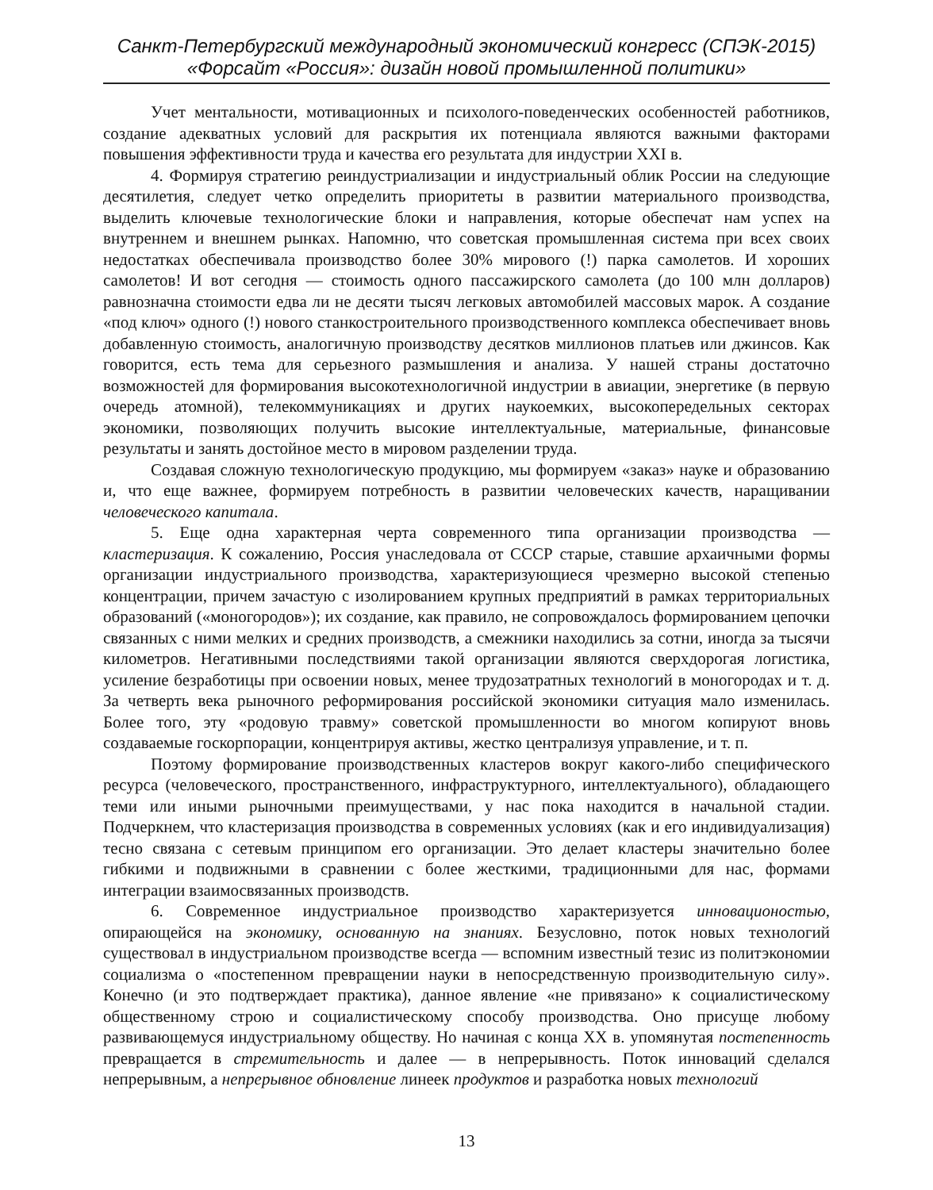Санкт-Петербургский международный экономический конгресс (СПЭК-2015)
«Форсайт «Россия»: дизайн новой промышленной политики»
Учет ментальности, мотивационных и психолого-поведенческих особенностей работников, создание адекватных условий для раскрытия их потенциала являются важными факторами повышения эффективности труда и качества его результата для индустрии XXI в.
4. Формируя стратегию реиндустриализации и индустриальный облик России на следующие десятилетия, следует четко определить приоритеты в развитии материального производства, выделить ключевые технологические блоки и направления, которые обеспечат нам успех на внутреннем и внешнем рынках. Напомню, что советская промышленная система при всех своих недостатках обеспечивала производство более 30% мирового (!) парка самолетов. И хороших самолетов! И вот сегодня — стоимость одного пассажирского самолета (до 100 млн долларов) равнозначна стоимости едва ли не десяти тысяч легковых автомобилей массовых марок. А создание «под ключ» одного (!) нового станкостроительного производственного комплекса обеспечивает вновь добавленную стоимость, аналогичную производству десятков миллионов платьев или джинсов. Как говорится, есть тема для серьезного размышления и анализа. У нашей страны достаточно возможностей для формирования высокотехнологичной индустрии в авиации, энергетике (в первую очередь атомной), телекоммуникациях и других наукоемких, высокопередельных секторах экономики, позволяющих получить высокие интеллектуальные, материальные, финансовые результаты и занять достойное место в мировом разделении труда.
Создавая сложную технологическую продукцию, мы формируем «заказ» науке и образованию и, что еще важнее, формируем потребность в развитии человеческих качеств, наращивании человеческого капитала.
5. Еще одна характерная черта современного типа организации производства — кластеризация. К сожалению, Россия унаследовала от СССР старые, ставшие архаичными формы организации индустриального производства, характеризующиеся чрезмерно высокой степенью концентрации, причем зачастую с изолированием крупных предприятий в рамках территориальных образований («моногородов»); их создание, как правило, не сопровождалось формированием цепочки связанных с ними мелких и средних производств, а смежники находились за сотни, иногда за тысячи километров. Негативными последствиями такой организации являются сверхдорогая логистика, усиление безработицы при освоении новых, менее трудозатратных технологий в моногородах и т. д. За четверть века рыночного реформирования российской экономики ситуация мало изменилась. Более того, эту «родовую травму» советской промышленности во многом копируют вновь создаваемые госкорпорации, концентрируя активы, жестко централизуя управление, и т. п.
Поэтому формирование производственных кластеров вокруг какого-либо специфического ресурса (человеческого, пространственного, инфраструктурного, интеллектуального), обладающего теми или иными рыночными преимуществами, у нас пока находится в начальной стадии. Подчеркнем, что кластеризация производства в современных условиях (как и его индивидуализация) тесно связана с сетевым принципом его организации. Это делает кластеры значительно более гибкими и подвижными в сравнении с более жесткими, традиционными для нас, формами интеграции взаимосвязанных производств.
6. Современное индустриальное производство характеризуется инновационостью, опирающейся на экономику, основанную на знаниях. Безусловно, поток новых технологий существовал в индустриальном производстве всегда — вспомним известный тезис из политэкономии социализма о «постепенном превращении науки в непосредственную производительную силу». Конечно (и это подтверждает практика), данное явление «не привязано» к социалистическому общественному строю и социалистическому способу производства. Оно присуще любому развивающемуся индустриальному обществу. Но начиная с конца XX в. упомянутая постепенность превращается в стремительность и далее — в непрерывность. Поток инноваций сделался непрерывным, а непрерывное обновление линеек продуктов и разработка новых технологий
13